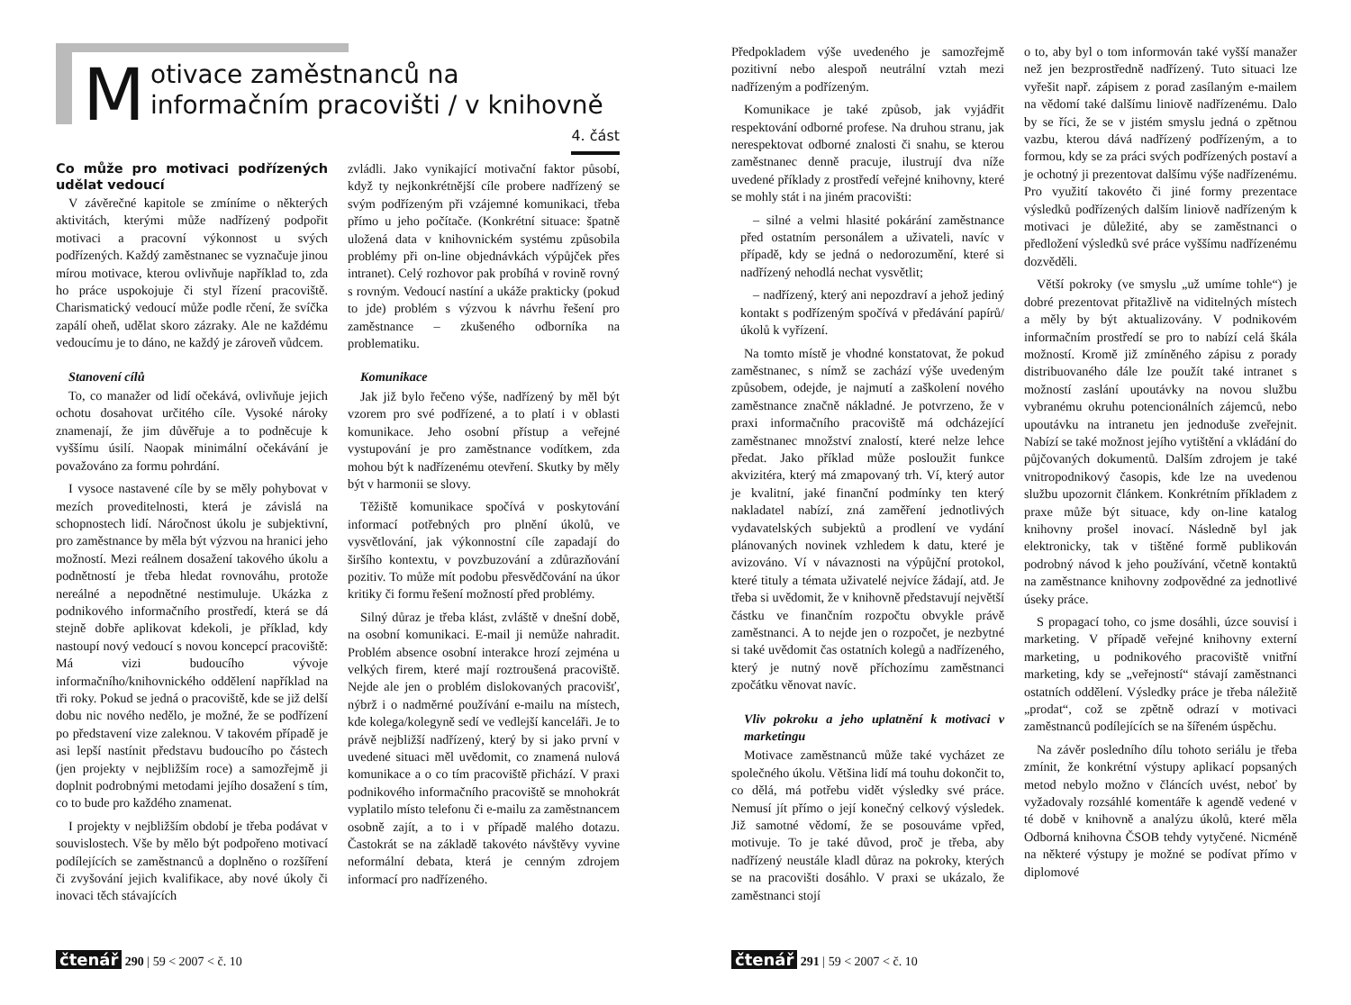Motivace zaměstnanců na informačním pracovišti / v knihovně 4. část
Co může pro motivaci podřízených udělat vedoucí
V závěrečné kapitole se zmíníme o některých aktivitách, kterými může nadřízený podpořit motivaci a pracovní výkonnost u svých podřízených. Každý zaměstnanec se vyznačuje jinou mírou motivace, kterou ovlivňuje například to, zda ho práce uspokojuje či styl řízení pracoviště. Charismatický vedoucí může podle rčení, že svíčka zapálí oheň, udělat skoro zázraky. Ale ne každému vedoucímu je to dáno, ne každý je zároveň vůdcem.
Stanovení cílů
To, co manažer od lidí očekává, ovlivňuje jejich ochotu dosahovat určitého cíle. Vysoké nároky znamenají, že jim důvěřuje a to podněcuje k vyššímu úsilí. Naopak minimální očekávání je považováno za formu pohrdání.
I vysoce nastavené cíle by se měly pohybovat v mezích proveditelnosti, která je závislá na schopnostech lidí. Náročnost úkolu je subjektivní, pro zaměstnance by měla být výzvou na hranici jeho možností. Mezi reálnem dosažení takového úkolu a podnětností je třeba hledat rovnováhu, protože nereálné a nepodnětné nestimuluje. Ukázka z podnikového informačního prostředí, která se dá stejně dobře aplikovat kdekoli, je příklad, kdy nastoupí nový vedoucí s novou koncepcí pracoviště: Má vizi budoucího vývoje informačního/knihovnického oddělení například na tři roky. Pokud se jedná o pracoviště, kde se již delší dobu nic nového nedělo, je možné, že se podřízení po představení vize zaleknou. V takovém případě je asi lepší nastínit představu budoucího po částech (jen projekty v nejbližším roce) a samozřejmě ji doplnit podrobnými metodami jejího dosažení s tím, co to bude pro každého znamenat.
I projekty v nejbližším období je třeba podávat v souvislostech. Vše by mělo být podpořeno motivací podílejících se zaměstnanců a doplněno o rozšíření či zvyšování jejich kvalifikace, aby nové úkoly či inovaci těch stávajících
zvládli. Jako vynikající motivační faktor působí, když ty nejkonkrétnější cíle probere nadřízený se svým podřízeným při vzájemné komunikaci, třeba přímo u jeho počítače. (Konkrétní situace: špatně uložená data v knihovnickém systému způsobila problémy při on-line objednávkách výpůjček přes intranet). Celý rozhovor pak probíhá v rovině rovný s rovným. Vedoucí nastíní a ukáže prakticky (pokud to jde) problém s výzvou k návrhu řešení pro zaměstnance – zkušeného odborníka na problematiku.
Komunikace
Jak již bylo řečeno výše, nadřízený by měl být vzorem pro své podřízené, a to platí i v oblasti komunikace. Jeho osobní přístup a veřejné vystupování je pro zaměstnance vodítkem, zda mohou být k nadřízenému otevření. Skutky by měly být v harmonii se slovy.
Těžiště komunikace spočívá v poskytování informací potřebných pro plnění úkolů, ve vysvětlování, jak výkonnostní cíle zapadají do širšího kontextu, v povzbuzování a zdůrazňování pozitiv. To může mít podobu přesvědčování na úkor kritiky či formu řešení možností před problémy.
Silný důraz je třeba klást, zvláště v dnešní době, na osobní komunikaci. E-mail ji nemůže nahradit. Problém absence osobní interakce hrozí zejména u velkých firem, které mají roztroušená pracoviště. Nejde ale jen o problém dislokovaných pracovišť, nýbrž i o nadměrné používání e-mailu na místech, kde kolega/kolegyně sedí ve vedlejší kanceláři. Je to právě nejbližší nadřízený, který by si jako první v uvedené situaci měl uvědomit, co znamená nulová komunikace a o co tím pracoviště přichází. V praxi podnikového informačního pracoviště se mnohokrát vyplatilo místo telefonu či e-mailu za zaměstnancem osobně zajít, a to i v případě malého dotazu. Častokrát se na základě takovéto návštěvy vyvine neformální debata, která je cenným zdrojem informací pro nadřízeného.
čtenář 290 | 59 < 2007 < č. 10
Předpokladem výše uvedeného je samozřejmě pozitivní nebo alespoň neutrální vztah mezi nadřízeným a podřízeným.
Komunikace je také způsob, jak vyjádřit respektování odborné profese. Na druhou stranu, jak nerespektovat odborné znalosti či snahu, se kterou zaměstnanec denně pracuje, ilustrují dva níže uvedené příklady z prostředí veřejné knihovny, které se mohly stát i na jiném pracovišti:
– silné a velmi hlasité pokárání zaměstnance před ostatním personálem a uživateli, navíc v případě, kdy se jedná o nedorozumění, které si nadřízený nehodlá nechat vysvětlit;
– nadřízený, který ani nepozdraví a jehož jediný kontakt s podřízeným spočívá v předávání papírů/úkolů k vyřízení.
Na tomto místě je vhodné konstatovat, že pokud zaměstnanec, s nímž se zachází výše uvedeným způsobem, odejde, je najmutí a zaškolení nového zaměstnance značně nákladné. Je potvrzeno, že v praxi informačního pracoviště má odcházející zaměstnanec množství znalostí, které nelze lehce předat. Jako příklad může posloužit funkce akvizitéra, který má zmapovaný trh. Ví, který autor je kvalitní, jaké finanční podmínky ten který nakladatel nabízí, zná zaměření jednotlivých vydavatelských subjektů a prodlení ve vydání plánovaných novinek vzhledem k datu, které je avizováno. Ví v návaznosti na výpůjční protokol, které tituly a témata uživatelé nejvíce žádají, atd. Je třeba si uvědomit, že v knihovně představují největší částku ve finančním rozpočtu obvykle právě zaměstnanci. A to nejde jen o rozpočet, je nezbytné si také uvědomit čas ostatních kolegů a nadřízeného, který je nutný nově příchozímu zaměstnanci zpočátku věnovat navíc.
Vliv pokroku a jeho uplatnění k motivaci v marketingu
Motivace zaměstnanců může také vycházet ze společného úkolu. Většina lidí má touhu dokončit to, co dělá, má potřebu vidět výsledky své práce. Nemusí jít přímo o její konečný celkový výsledek. Již samotné vědomí, že se posouváme vpřed, motivuje. To je také důvod, proč je třeba, aby nadřízený neustále kladl důraz na pokroky, kterých se na pracovišti dosáhlo. V praxi se ukázalo, že zaměstnanci stojí
o to, aby byl o tom informován také vyšší manažer než jen bezprostředně nadřízený. Tuto situaci lze vyřešit např. zápisem z porad zasílaným e-mailem na vědomí také dalšímu liniově nadřízenému. Dalo by se říci, že se v jistém smyslu jedná o zpětnou vazbu, kterou dává nadřízený podřízeným, a to formou, kdy se za práci svých podřízených postaví a je ochotný ji prezentovat dalšímu výše nadřízenému. Pro využití takovéto či jiné formy prezentace výsledků podřízených dalším liniově nadřízeným k motivaci je důležité, aby se zaměstnanci o předložení výsledků své práce vyššímu nadřízenému dozvěděli.
Větší pokroky (ve smyslu „už umíme tohle“) je dobré prezentovat přitažlivě na viditelných místech a měly by být aktualizovány. V podnikovém informačním prostředí se pro to nabízí celá škála možností. Kromě již zmíněného zápisu z porady distribuovaného dále lze použít také intranet s možností zaslání upoutávky na novou službu vybranému okruhu potencionálních zájemců, nebo upoutávku na intranetu jen jednoduše zveřejnit. Nabízí se také možnost jejího vytištění a vkládání do půjčovaných dokumentů. Dalším zdrojem je také vnitropodnikový časopis, kde lze na uvedenou službu upozornit článkem. Konkrétním příkladem z praxe může být situace, kdy on-line katalog knihovny prošel inovací. Následně byl jak elektronicky, tak v tištěné formě publikován podrobný návod k jeho používání, včetně kontaktů na zaměstnance knihovny zodpovědné za jednotlivé úseky práce.
S propagací toho, co jsme dosáhli, úzce souvisí i marketing. V případě veřejné knihovny externí marketing, u podnikového pracoviště vnitřní marketing, kdy se „veřejností“ stávají zaměstnanci ostatních oddělení. Výsledky práce je třeba náležitě „prodat“, což se zpětně odrazí v motivaci zaměstnanců podílejících se na šířeném úspěchu.
Na závěr posledního dílu tohoto seriálu je třeba zmínit, že konkrétní výstupy aplikací popsaných metod nebylo možno v článcích uvést, neboť by vyžadovaly rozsáhlé komentáře k agendě vedené v té době v knihovně a analýzu úkolů, které měla Odborná knihovna ČSOB tehdy vytyčené. Nicméně na některé výstupy je možné se podívat přímo v diplomové
čtenář 291 | 59 < 2007 < č. 10